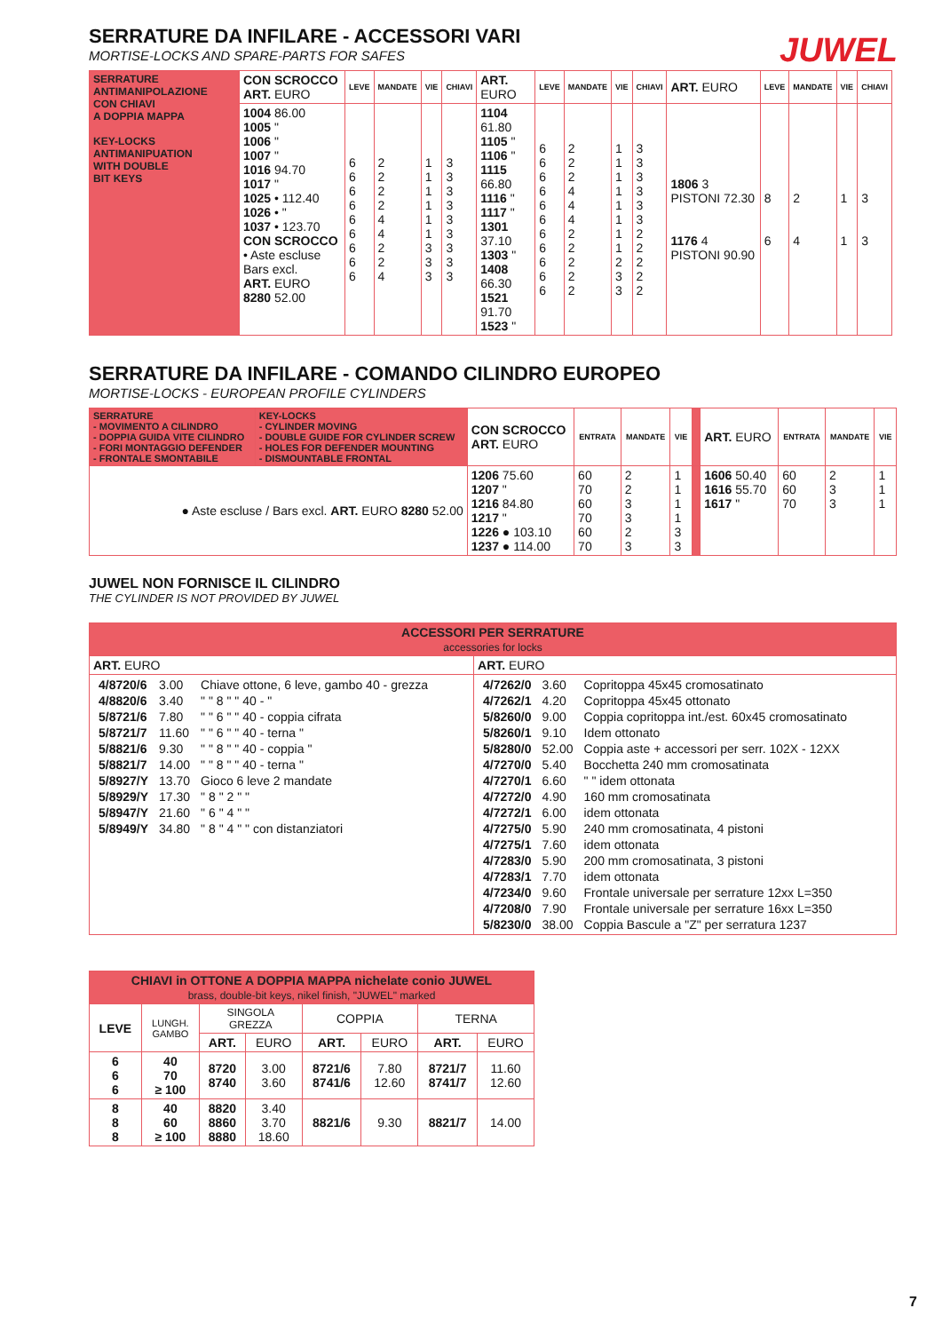JUWEL
SERRATURE DA INFILARE - ACCESSORI VARI
MORTISE-LOCKS AND SPARE-PARTS FOR SAFES
| SERRATURE ANTIMANIPOLAZIONE CON CHIAVI A DOPPIA MAPPA KEY-LOCKS ANTIMANIPUATION WITH DOUBLE BIT KEYS | CON SCROCCO ART. EURO | LEVE | MANDATE | VIE | CHIAVI | ART. EURO | LEVE | MANDATE | VIE | CHIAVI | ART. EURO | LEVE | MANDATE | VIE | CHIAVI |
| | 1004 86.00 1005 " 1006 " 1007 " 1016 94.70 1017 " 1025 • 112.40 1026 • " 1037 • 123.70 CON SCROCCO • Aste escluse Bars excl. ART. EURO 8280 52.00 | 6 6 6 6 6 6 6 6 6 | 2 2 2 2 4 4 2 2 4 | 1 1 1 1 1 1 3 3 3 | 3 3 3 3 3 3 3 3 3 | 1104 61.80 1105 " 1106 " 1115 66.80 1116 " 1117 " 1301 37.10 1303 " 1408 66.30 1521 91.70 1523 " | 6 6 6 6 6 6 6 6 6 6 6 | 2 2 2 4 4 4 2 2 2 2 2 | 1 1 1 1 1 1 1 1 2 3 3 | 3 3 3 3 3 3 2 2 2 2 2 | 1806 3 PISTONI 72.30 1176 4 PISTONI 90.90 | 8 6 | 2 4 | 1 1 | 3 3 |
SERRATURE DA INFILARE - COMANDO CILINDRO EUROPEO
MORTISE-LOCKS - EUROPEAN PROFILE CYLINDERS
| SERRATURE - MOVIMENTO A CILINDRO - DOPPIA GUIDA VITE CILINDRO - FORI MONTAGGIO DEFENDER - FRONTALE SMONTABILE | KEY-LOCKS - CYLINDER MOVING - DOUBLE GUIDE FOR CYLINDER SCREW - HOLES FOR DEFENDER MOUNTING - DISMOUNTABLE FRONTAL | CON SCROCCO ART. EURO | ENTRATA | MANDATE | VIE | | ART. EURO | ENTRATA | MANDATE | VIE |
| ● Aste escluse / Bars excl. ART. EURO 8280 52.00 | | 1206 75.60 1207 " 1216 84.80 1217 " 1226 ● 103.10 1237 ● 114.00 | 60 70 60 70 60 70 | 2 2 3 3 2 3 | 1 1 1 1 3 3 | | 1606 50.40 1616 55.70 1617 " | 60 60 70 | 2 3 3 | 1 1 1 |
JUWEL NON FORNISCE IL CILINDRO
THE CYLINDER IS NOT PROVIDED BY JUWEL
| ACCESSORI PER SERRATURE accessories for locks | |
| ART. EURO | ART. EURO |
| / 4/8720/6 / 3.00 / Chiave ottone, 6 leve, gambo 40 - grezza / / 4/8820/6 / 3.40 / " " 8 " " 40 - " / / 5/8721/6 / 7.80 / " " 6 " " 40 - coppia cifrata / / 5/8721/7 / 11.60 / " " 6 " " 40 - terna " / / 5/8821/6 / 9.30 / " " 8 " " 40 - coppia " / / 5/8821/7 / 14.00 / " " 8 " " 40 - terna " / / 5/8927/Y / 13.70 / Gioco 6 leve 2 mandate / / 5/8929/Y / 17.30 / " 8 " 2 " " / / 5/8947/Y / 21.60 / " 6 " 4 " " / / 5/8949/Y / 34.80 / " 8 " 4 " " con distanziatori / | / 4/7262/0 / 3.60 / Copritoppa 45x45 cromosatinato / / 4/7262/1 / 4.20 / Copritoppa 45x45 ottonato / / 5/8260/0 / 9.00 / Coppia copritoppa int./est. 60x45 cromosatinato / / 5/8260/1 / 9.10 / Idem ottonato / / 5/8280/0 / 52.00 / Coppia aste + accessori per serr. 102X - 12XX / / 4/7270/0 / 5.40 / Bocchetta 240 mm cromosatinata / / 4/7270/1 / 6.60 / " " idem ottonata / / 4/7272/0 / 4.90 / 160 mm cromosatinata / / 4/7272/1 / 6.00 / idem ottonata / / 4/7275/0 / 5.90 / 240 mm cromosatinata, 4 pistoni / / 4/7275/1 / 7.60 / idem ottonata / / 4/7283/0 / 5.90 / 200 mm cromosatinata, 3 pistoni / / 4/7283/1 / 7.70 / idem ottonata / / 4/7234/0 / 9.60 / Frontale universale per serrature 12xx L=350 / / 4/7208/0 / 7.90 / Frontale universale per serrature 16xx L=350 / / 5/8230/0 / 38.00 / Coppia Bascule a "Z" per serratura 1237 / |
| CHIAVI in OTTONE A DOPPIA MAPPA nichelate conio JUWEL brass, double-bit keys, nikel finish, "JUWEL" marked | | | | | | | |
| LEVE | LUNGH. GAMBO | SINGOLA GREZZA | | COPPIA | | TERNA | |
| | | ART. | EURO | ART. | EURO | ART. | EURO |
| 6 6 6 | 40 70 ≥ 100 | 8720 8740 | 3.00 3.60 | 8721/6 8741/6 | 7.80 12.60 | 8721/7 8741/7 | 11.60 12.60 |
| 8 8 8 | 40 60 ≥ 100 | 8820 8860 8880 | 3.40 3.70 18.60 | 8821/6 | 9.30 | 8821/7 | 14.00 |
7